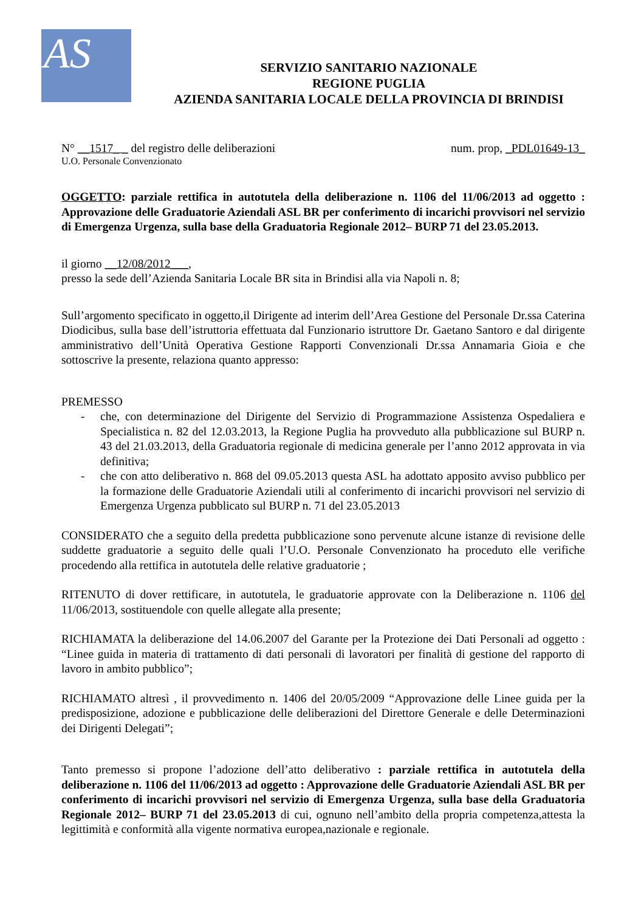AS
SERVIZIO SANITARIO NAZIONALE
REGIONE PUGLIA
AZIENDA SANITARIA LOCALE DELLA PROVINCIA DI BRINDISI
N° __1517_ _ del registro delle deliberazioni num. prop, _PDL01649-13_
U.O. Personale Convenzionato
OGGETTO: parziale rettifica in autotutela della deliberazione n. 1106 del 11/06/2013 ad oggetto : Approvazione delle Graduatorie Aziendali ASL BR per conferimento di incarichi provvisori nel servizio di Emergenza Urgenza, sulla base della Graduatoria Regionale 2012– BURP 71 del 23.05.2013.
il giorno __12/08/2012___,
presso la sede dell’Azienda Sanitaria Locale BR sita in Brindisi alla via Napoli n. 8;
Sull’argomento specificato in oggetto,il Dirigente ad interim dell’Area Gestione del Personale Dr.ssa Caterina Diodicibus, sulla base dell’istruttoria effettuata dal Funzionario istruttore Dr. Gaetano Santoro e dal dirigente amministrativo dell’Unità Operativa Gestione Rapporti Convenzionali Dr.ssa Annamaria Gioia e che sottoscrive la presente, relaziona quanto appresso:
PREMESSO
- che, con determinazione del Dirigente del Servizio di Programmazione Assistenza Ospedaliera e Specialistica n. 82 del 12.03.2013, la Regione Puglia ha provveduto alla pubblicazione sul BURP n. 43 del 21.03.2013, della Graduatoria regionale di medicina generale per l’anno 2012 approvata in via definitiva;
- che con atto deliberativo n. 868 del 09.05.2013 questa ASL ha adottato apposito avviso pubblico per la formazione delle Graduatorie Aziendali utili al conferimento di incarichi provvisori nel servizio di Emergenza Urgenza pubblicato sul BURP n. 71 del 23.05.2013
CONSIDERATO che a seguito della predetta pubblicazione sono pervenute alcune istanze di revisione delle suddette graduatorie a seguito delle quali l’U.O. Personale Convenzionato ha proceduto elle verifiche procedendo alla rettifica in autotutela delle relative graduatorie ;
RITENUTO di dover rettificare, in autotutela, le graduatorie approvate con la Deliberazione n. 1106 del 11/06/2013, sostituendole con quelle allegate alla presente;
RICHIAMATA la deliberazione del 14.06.2007 del Garante per la Protezione dei Dati Personali ad oggetto : “Linee guida in materia di trattamento di dati personali di lavoratori per finalità di gestione del rapporto di lavoro in ambito pubblico”;
RICHIAMATO altresì , il provvedimento n. 1406 del 20/05/2009 “Approvazione delle Linee guida per la predisposizione, adozione e pubblicazione delle deliberazioni del Direttore Generale e delle Determinazioni dei Dirigenti Delegati”;
Tanto premesso si propone l’adozione dell’atto deliberativo : parziale rettifica in autotutela della deliberazione n. 1106 del 11/06/2013 ad oggetto : Approvazione delle Graduatorie Aziendali ASL BR per conferimento di incarichi provvisori nel servizio di Emergenza Urgenza, sulla base della Graduatoria Regionale 2012– BURP 71 del 23.05.2013 di cui, ognuno nell’ambito della propria competenza,attesta la legittimità e conformità alla vigente normativa europea,nazionale e regionale.